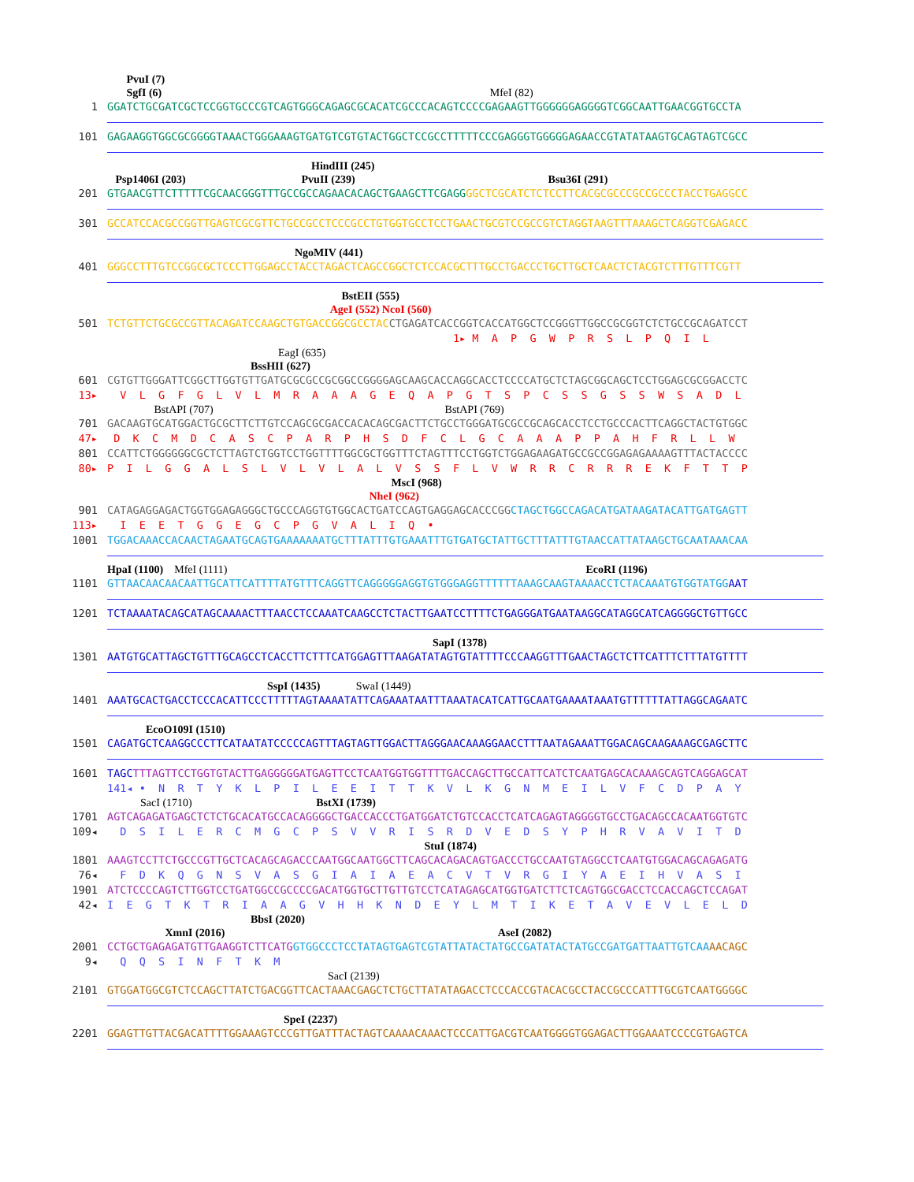PvuI (7)
SgfI (6) MfeI (82)
1 GGATCTGCGATCGCTCCGGTGCCCGTCAGTGGGCAGAGCGCACATCGCCCACAGTCCCCGAGAAGTTGGGGGGAGGGGTCGGCAATTGAACGGTGCCTA
101 GAGAAGGTGGCGCGGGGTAAACTGGGAAAGTGATGTCGTGTACTGGCTCCGCCTTTTTCCCGAGGGTGGGGGAGAACCGTATATAAGTGCAGTAGTCGCC
HindIII (245)
Psp1406I (203) PvuII (239) Bsu36I (291)
201 GTGAACGTTCTTTTTCGCAACGGGTTTGCCGCCAGAACACAGCTGAAGCTTCGAGG GGCTCGCATCTCTCCTTCACGCGCCCGCCGCCCTACCTGAGGCC
301 GCCATCCACGCCGGTTGAGTCGCGTTCTGCCGCCTCCCGCCTGTGGTGCCTCCTGAACTGCGTCCGCCGTCTAGGTAAGTTTAAAGCTCAGGTCGAGACC
NgoMIV (441)
401 GGGCCTTTGTCCGGCGCTCCCTTGGAGCCTACCTAGACTCAGCCGGCTCTCCACGCTTTGCCTGACCCTGCTTGCTCAACTCTACGTCTTTGTTTCGTT
BstEII (555)
AgeI (552) NcoI (560)
501 TCTGTTCTGCGCCGTTACAGATCCAAGCTGTGACCGGCGCCTAC CTGAGATCACCGGTCACCATGGCTCCGGGTTGGCCGCGGTCTCTGCCGCAGATCCT
1▸ M A P G W P R S L P Q I L
EagI (635)
BssHII (627)
601 CGTGTTGGGATTCGGCTTGGTGTTGATGCGCGCCGCGGCCGGGGAGCAAGCACCAGGCACCTCCCCATGCTCTAGCGGCAGCTCCTGGAGCGCGGACCTC
13▸ V L G F G L V L M R A A A G E Q A P G T S P C S S G S S W S A D L
BstAPI (707) BstAPI (769)
701 GACAAGTGCATGGACTGCGCTTCTTGTCCAGCGCGACCACACAGCGACTTCTGCCTGGGATGCGCCGCAGCACCTCCTGCCCACTTCAGGCTACTGTGGC
47▸ D K C M D C A S C P A R P H S D F C L G C A A A P P A H F R L L W
801 CCATTCTGGGGGGCGCTCTTAGTCTGGTCCTGGTTTTGGCGCTGGTTTCTAGTTTCCTGGTCTGGAGAAGATGCCGCCGGAGAGAAAAGTTTACTACCCC
80▸ P I L G G A L S L V L V L A L V S S F L V W R R C R R R E K F T T P
MscI (968)
NheI (962)
901 CATAGAGGAGACTGGTGGAGAGGGCTGCCCAGGTGTGGCACTGATCCAGTGAGGAGCACCCGG CTAGCTGGCCAGACATGATAAGATACATTGATGAGTT
113▸ I E E T G G E G C P G V A L I Q •
1001 TGGACAAACCACAACTAGAATGCAGTGAAAAAAATGCTTTATTTGTGAAATTTGTGATGCTATTGCTTTATTTGTAACCATTATAAGCTGCAATAAACAA
HpaI (1100) MfeI (1111) EcoRI (1196)
1101 GTTAACAACAACAATTGCATTCATTTTATGTTTCAGGTTCAGGGGGAGGTGTGGGAGGTTTTTTAAAGCAAGTAAAACCTCTACAAATGTGGTATGG AAT
1201 TCTAAAATACAGCATAGCAAAACTTTAACCTCCAAATCAAGCCTCTACTTGAATCCTTTTCTGAGGGATGAATAAGGCATAGGCATCAGGGGCTGTTGCC
SapI (1378)
1301 AATGTGCATTAGCTGTTTGCAGCCTCACCTTCTTTCATGGAGTTTAAGATATAGTGTATTTTCCCAAGGTTTGAACTAGCTCTTCATTTCTTTATGTTTT
SspI (1435) SwaI (1449)
1401 AAATGCACTGACCTCCCACATTCCCTTTTTAGTAAAATATTCAGAAATAATTTAAATACATCATTGCAATGAAAATAAATGTTTTTTATTAGGCAGAATC
EcoO109I (1510)
1501 CAGATGCTCAAGGCCCTTCATAATATCCCCCAGTTTAGTAGTTGGACTTAGGGAACAAAGGAACCTTTAATAGAAATTGGACAGCAAGAAAGCGAGCTTC
1601 TAGC TTTAGTTCCTGGTGTACTTGAGGGGGATGAGTTCCTCAATGGTGGTTTTGACCAGCTTGCCATTCATCTCAATGAGCACAAAGCAGTCAGGAGCAT
141◂ • N R T Y K L P I L E E I T T K V L K G N M E I L V F C D P A Y
SacI (1710) BstXI (1739)
1701 AGTCAGAGATGAGCTCTCTGCACATGCCACAGGGGCTGACCACCCTGATGGATCTGTCCACCTCATCAGAGTAGGGGTGCCTGACAGCCACAATGGTGTC
109◂ D S I L E R C M G C P S V V R I S R D V E D S Y P H R V A V I T D
StuI (1874)
1801 AAAGTCCTTCTGCCCGTTGCTCACAGCAGACCCAATGGCAATGGCTTCAGCACAGACAGTGACCCTGCCAATGTAGGCCTCAATGTGGACAGCAGAGATG
76◂ F D K Q G N S V A S G I A I A E A C V T V R G I Y A E I H V A S I
1901 ATCTCCCCAGTCTTGGTCCTGATGGCCGCCCCGACATGGTGCTTGTTGTCCTCATAGAGCATGGTGATCTTCTCAGTGGCGACCTCCACCAGCTCCAGAT
42◂ I E G T K T R I A A G V H H K N D E Y L M T I K E T A V E V L E L D
BbsI (2020)
XmnI (2016) AseI (2082)
2001 CCTGCTGAGAGATGTTGAAGGTCTTCATG GTGGCCCTCCTATAGTGAGTCGTATTATACTATGCCGATATACTATGCCGATGATTAATTGTCAA AACAGC
9◂ Q Q S I N F T K M
SacI (2139)
2101 GTGGATGGCGTCTCCAGCTTATCTGACGGTTCACTAAACGAGCTCTGCTTATATAGACCTCCCACCGTACACGCCTACCGCCCATTTGCGTCAATGGGGC
SpeI (2237)
2201 GGAGTTGTTACGACATTTTGGAAAGTCCCGTTGATTTACTAGTCAAAACAAACTCCCATTGACGTCAATGGGGTGGAGACTTGGAAATCCCCGTGAGTCA